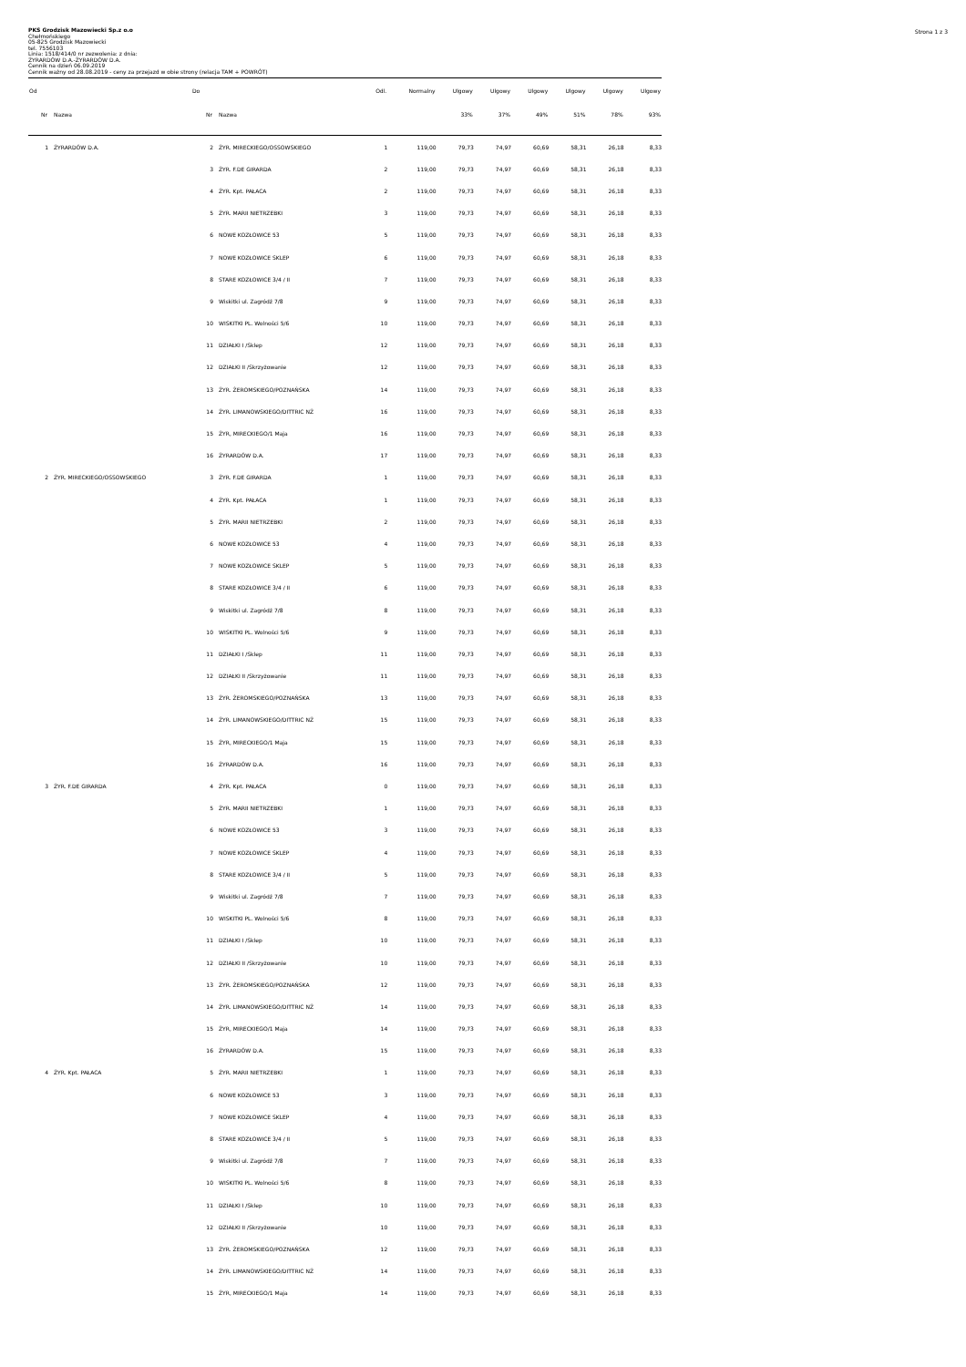Strona 1 z 3
PKS Grodzisk Mazowiecki Sp.z o.o
Chełmońskiego
05-825 Grodzisk Mazowiecki
tel. 7556103
Linia: 1518/414/0 nr zezwolenia: z dnia:
ŻYRARDÓW D.A.-ŻYRARDÓW D.A.
Cennik na dzień 06.09.2019
Cennik ważny od 28.08.2019 - ceny za przejazd w obie strony (relacja TAM + POWRÓT)
| Od | | Do | | Odl. | Normalny | Ulgowy | Ulgowy | Ulgowy | Ulgowy | Ulgowy | Ulgowy |
| --- | --- | --- | --- | --- | --- | --- | --- | --- | --- | --- | --- |
| Nr | Nazwa | Nr | Nazwa | | | 33% | 37% | 49% | 51% | 78% | 93% |
| 1 | ŻYRARDÓW D.A. | 2 | ŻYR. MIRECKIEGO/OSSOWSKIEGO | 1 | 119,00 | 79,73 | 74,97 | 60,69 | 58,31 | 26,18 | 8,33 |
| | | 3 | ŻYR. F.DE GIRARDA | 2 | 119,00 | 79,73 | 74,97 | 60,69 | 58,31 | 26,18 | 8,33 |
| | | 4 | ŻYR. Kpt. PAŁACA | 2 | 119,00 | 79,73 | 74,97 | 60,69 | 58,31 | 26,18 | 8,33 |
| | | 5 | ŻYR. MARII NIETRZEBKI | 3 | 119,00 | 79,73 | 74,97 | 60,69 | 58,31 | 26,18 | 8,33 |
| | | 6 | NOWE KOZŁOWICE 53 | 5 | 119,00 | 79,73 | 74,97 | 60,69 | 58,31 | 26,18 | 8,33 |
| | | 7 | NOWE KOZŁOWICE SKLEP | 6 | 119,00 | 79,73 | 74,97 | 60,69 | 58,31 | 26,18 | 8,33 |
| | | 8 | STARE KOZŁOWICE 3/4 / II | 7 | 119,00 | 79,73 | 74,97 | 60,69 | 58,31 | 26,18 | 8,33 |
| | | 9 | Wiskitki ul. Zagródź 7/8 | 9 | 119,00 | 79,73 | 74,97 | 60,69 | 58,31 | 26,18 | 8,33 |
| | | 10 | WISKITKI PL. Wolności 5/6 | 10 | 119,00 | 79,73 | 74,97 | 60,69 | 58,31 | 26,18 | 8,33 |
| | | 11 | DZIAŁKI I /Sklep | 12 | 119,00 | 79,73 | 74,97 | 60,69 | 58,31 | 26,18 | 8,33 |
| | | 12 | DZIAŁKI II /Skrzyżowanie | 12 | 119,00 | 79,73 | 74,97 | 60,69 | 58,31 | 26,18 | 8,33 |
| | | 13 | ŻYR. ŻEROMSKIEGO/POZNAŃSKA | 14 | 119,00 | 79,73 | 74,97 | 60,69 | 58,31 | 26,18 | 8,33 |
| | | 14 | ŻYR. LIMANOWSKIEGO/DITTRIC NŻ | 16 | 119,00 | 79,73 | 74,97 | 60,69 | 58,31 | 26,18 | 8,33 |
| | | 15 | ŻYR, MIRECKIEGO/1 Maja | 16 | 119,00 | 79,73 | 74,97 | 60,69 | 58,31 | 26,18 | 8,33 |
| | | 16 | ŻYRARDÓW D.A. | 17 | 119,00 | 79,73 | 74,97 | 60,69 | 58,31 | 26,18 | 8,33 |
| 2 | ŻYR. MIRECKIEGO/OSSOWSKIEGO | 3 | ŻYR. F.DE GIRARDA | 1 | 119,00 | 79,73 | 74,97 | 60,69 | 58,31 | 26,18 | 8,33 |
| | | 4 | ŻYR. Kpt. PAŁACA | 1 | 119,00 | 79,73 | 74,97 | 60,69 | 58,31 | 26,18 | 8,33 |
| | | 5 | ŻYR. MARII NIETRZEBKI | 2 | 119,00 | 79,73 | 74,97 | 60,69 | 58,31 | 26,18 | 8,33 |
| | | 6 | NOWE KOZŁOWICE 53 | 4 | 119,00 | 79,73 | 74,97 | 60,69 | 58,31 | 26,18 | 8,33 |
| | | 7 | NOWE KOZŁOWICE SKLEP | 5 | 119,00 | 79,73 | 74,97 | 60,69 | 58,31 | 26,18 | 8,33 |
| | | 8 | STARE KOZŁOWICE 3/4 / II | 6 | 119,00 | 79,73 | 74,97 | 60,69 | 58,31 | 26,18 | 8,33 |
| | | 9 | Wiskitki ul. Zagródź 7/8 | 8 | 119,00 | 79,73 | 74,97 | 60,69 | 58,31 | 26,18 | 8,33 |
| | | 10 | WISKITKI PL. Wolności 5/6 | 9 | 119,00 | 79,73 | 74,97 | 60,69 | 58,31 | 26,18 | 8,33 |
| | | 11 | DZIAŁKI I /Sklep | 11 | 119,00 | 79,73 | 74,97 | 60,69 | 58,31 | 26,18 | 8,33 |
| | | 12 | DZIAŁKI II /Skrzyżowanie | 11 | 119,00 | 79,73 | 74,97 | 60,69 | 58,31 | 26,18 | 8,33 |
| | | 13 | ŻYR. ŻEROMSKIEGO/POZNAŃSKA | 13 | 119,00 | 79,73 | 74,97 | 60,69 | 58,31 | 26,18 | 8,33 |
| | | 14 | ŻYR. LIMANOWSKIEGO/DITTRIC NŻ | 15 | 119,00 | 79,73 | 74,97 | 60,69 | 58,31 | 26,18 | 8,33 |
| | | 15 | ŻYR, MIRECKIEGO/1 Maja | 15 | 119,00 | 79,73 | 74,97 | 60,69 | 58,31 | 26,18 | 8,33 |
| | | 16 | ŻYRARDÓW D.A. | 16 | 119,00 | 79,73 | 74,97 | 60,69 | 58,31 | 26,18 | 8,33 |
| 3 | ŻYR. F.DE GIRARDA | 4 | ŻYR. Kpt. PAŁACA | 0 | 119,00 | 79,73 | 74,97 | 60,69 | 58,31 | 26,18 | 8,33 |
| | | 5 | ŻYR. MARII NIETRZEBKI | 1 | 119,00 | 79,73 | 74,97 | 60,69 | 58,31 | 26,18 | 8,33 |
| | | 6 | NOWE KOZŁOWICE 53 | 3 | 119,00 | 79,73 | 74,97 | 60,69 | 58,31 | 26,18 | 8,33 |
| | | 7 | NOWE KOZŁOWICE SKLEP | 4 | 119,00 | 79,73 | 74,97 | 60,69 | 58,31 | 26,18 | 8,33 |
| | | 8 | STARE KOZŁOWICE 3/4 / II | 5 | 119,00 | 79,73 | 74,97 | 60,69 | 58,31 | 26,18 | 8,33 |
| | | 9 | Wiskitki ul. Zagródź 7/8 | 7 | 119,00 | 79,73 | 74,97 | 60,69 | 58,31 | 26,18 | 8,33 |
| | | 10 | WISKITKI PL. Wolności 5/6 | 8 | 119,00 | 79,73 | 74,97 | 60,69 | 58,31 | 26,18 | 8,33 |
| | | 11 | DZIAŁKI I /Sklep | 10 | 119,00 | 79,73 | 74,97 | 60,69 | 58,31 | 26,18 | 8,33 |
| | | 12 | DZIAŁKI II /Skrzyżowanie | 10 | 119,00 | 79,73 | 74,97 | 60,69 | 58,31 | 26,18 | 8,33 |
| | | 13 | ŻYR. ŻEROMSKIEGO/POZNAŃSKA | 12 | 119,00 | 79,73 | 74,97 | 60,69 | 58,31 | 26,18 | 8,33 |
| | | 14 | ŻYR. LIMANOWSKIEGO/DITTRIC NŻ | 14 | 119,00 | 79,73 | 74,97 | 60,69 | 58,31 | 26,18 | 8,33 |
| | | 15 | ŻYR, MIRECKIEGO/1 Maja | 14 | 119,00 | 79,73 | 74,97 | 60,69 | 58,31 | 26,18 | 8,33 |
| | | 16 | ŻYRARDÓW D.A. | 15 | 119,00 | 79,73 | 74,97 | 60,69 | 58,31 | 26,18 | 8,33 |
| 4 | ŻYR. Kpt. PAŁACA | 5 | ŻYR. MARII NIETRZEBKI | 1 | 119,00 | 79,73 | 74,97 | 60,69 | 58,31 | 26,18 | 8,33 |
| | | 6 | NOWE KOZŁOWICE 53 | 3 | 119,00 | 79,73 | 74,97 | 60,69 | 58,31 | 26,18 | 8,33 |
| | | 7 | NOWE KOZŁOWICE SKLEP | 4 | 119,00 | 79,73 | 74,97 | 60,69 | 58,31 | 26,18 | 8,33 |
| | | 8 | STARE KOZŁOWICE 3/4 / II | 5 | 119,00 | 79,73 | 74,97 | 60,69 | 58,31 | 26,18 | 8,33 |
| | | 9 | Wiskitki ul. Zagródź 7/8 | 7 | 119,00 | 79,73 | 74,97 | 60,69 | 58,31 | 26,18 | 8,33 |
| | | 10 | WISKITKI PL. Wolności 5/6 | 8 | 119,00 | 79,73 | 74,97 | 60,69 | 58,31 | 26,18 | 8,33 |
| | | 11 | DZIAŁKI I /Sklep | 10 | 119,00 | 79,73 | 74,97 | 60,69 | 58,31 | 26,18 | 8,33 |
| | | 12 | DZIAŁKI II /Skrzyżowanie | 10 | 119,00 | 79,73 | 74,97 | 60,69 | 58,31 | 26,18 | 8,33 |
| | | 13 | ŻYR. ŻEROMSKIEGO/POZNAŃSKA | 12 | 119,00 | 79,73 | 74,97 | 60,69 | 58,31 | 26,18 | 8,33 |
| | | 14 | ŻYR. LIMANOWSKIEGO/DITTRIC NŻ | 14 | 119,00 | 79,73 | 74,97 | 60,69 | 58,31 | 26,18 | 8,33 |
| | | 15 | ŻYR, MIRECKIEGO/1 Maja | 14 | 119,00 | 79,73 | 74,97 | 60,69 | 58,31 | 26,18 | 8,33 |